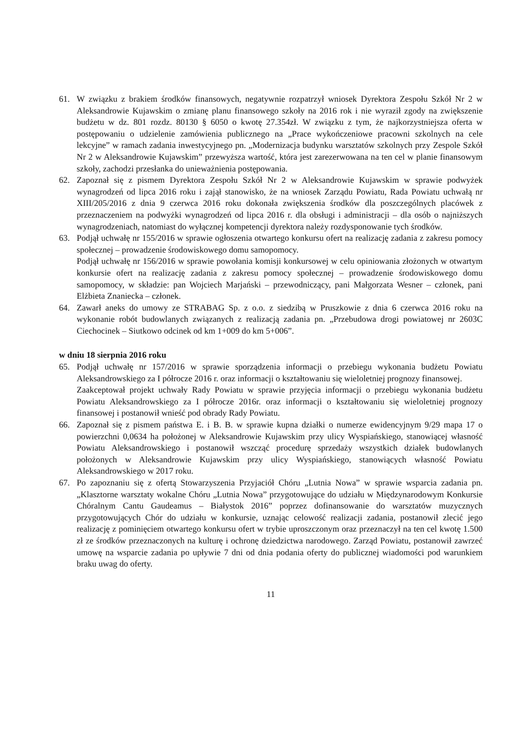61. W związku z brakiem środków finansowych, negatywnie rozpatrzył wniosek Dyrektora Zespołu Szkół Nr 2 w Aleksandrowie Kujawskim o zmianę planu finansowego szkoły na 2016 rok i nie wyraził zgody na zwiększenie budżetu w dz. 801 rozdz. 80130 § 6050 o kwotę 27.354zł. W związku z tym, że najkorzystniejsza oferta w postępowaniu o udzielenie zamówienia publicznego na „Prace wykończeniowe pracowni szkolnych na cele lekcyjne” w ramach zadania inwestycyjnego pn. „Modernizacja budynku warsztatów szkolnych przy Zespole Szkół Nr 2 w Aleksandrowie Kujawskim” przewyższa wartość, która jest zarezerwowana na ten cel w planie finansowym szkoły, zachodzi przesłanka do unieważnienia postępowania.
62. Zapoznał się z pismem Dyrektora Zespołu Szkół Nr 2 w Aleksandrowie Kujawskim w sprawie podwyżek wynagrodzeń od lipca 2016 roku i zajął stanowisko, że na wniosek Zarządu Powiatu, Rada Powiatu uchwałą nr XIII/205/2016 z dnia 9 czerwca 2016 roku dokonała zwiększenia środków dla poszczególnych placówek z przeznaczeniem na podwyżki wynagrodzeń od lipca 2016 r. dla obsługi i administracji – dla osób o najniższych wynagrodzeniach, natomiast do wyłącznej kompetencji dyrektora należy rozdysponowanie tych środków.
63. Podjął uchwałę nr 155/2016 w sprawie ogłoszenia otwartego konkursu ofert na realizację zadania z zakresu pomocy społecznej – prowadzenie środowiskowego domu samopomocy.
Podjął uchwałę nr 156/2016 w sprawie powołania komisji konkursowej w celu opiniowania złożonych w otwartym konkursie ofert na realizację zadania z zakresu pomocy społecznej – prowadzenie środowiskowego domu samopomocy, w składzie: pan Wojciech Marjański – przewodniczący, pani Małgorzata Wesner – członek, pani Elżbieta Znaniecka – członek.
64. Zawarł aneks do umowy ze STRABAG Sp. z o.o. z siedzibą w Pruszkowie z dnia 6 czerwca 2016 roku na wykonanie robót budowlanych związanych z realizacją zadania pn. „Przebudowa drogi powiatowej nr 2603C Ciechocinek – Siutkowo odcinek od km 1+009 do km 5+006”.
w dniu 18 sierpnia 2016 roku
65. Podjął uchwałę nr 157/2016 w sprawie sporządzenia informacji o przebiegu wykonania budżetu Powiatu Aleksandrowskiego za I półrocze 2016 r. oraz informacji o kształtowaniu się wieloletniej prognozy finansowej.
Zaakceptował projekt uchwały Rady Powiatu w sprawie przyjęcia informacji o przebiegu wykonania budżetu Powiatu Aleksandrowskiego za I półrocze 2016r. oraz informacji o kształtowaniu się wieloletniej prognozy finansowej i postanowił wnieść pod obrady Rady Powiatu.
66. Zapoznał się z pismem państwa E. i B. B. w sprawie kupna działki o numerze ewidencyjnym 9/29 mapa 17 o powierzchni 0,0634 ha położonej w Aleksandrowie Kujawskim przy ulicy Wyspiańskiego, stanowiącej własność Powiatu Aleksandrowskiego i postanowił wszcząć procedurę sprzedaży wszystkich działek budowlanych położonych w Aleksandrowie Kujawskim przy ulicy Wyspiańskiego, stanowiących własność Powiatu Aleksandrowskiego w 2017 roku.
67. Po zapoznaniu się z ofertą Stowarzyszenia Przyjaciół Chóru „Lutnia Nowa” w sprawie wsparcia zadania pn. „Klasztorne warsztaty wokalne Chóru „Lutnia Nowa” przygotowujące do udziału w Międzynarodowym Konkursie Chóralnym Cantu Gaudeamus – Białystok 2016” poprzez dofinansowanie do warsztatów muzycznych przygotowujących Chór do udziału w konkursie, uznając celowość realizacji zadania, postanowił zlecić jego realizację z pominięciem otwartego konkursu ofert w trybie uproszczonym oraz przeznaczył na ten cel kwotę 1.500 zł ze środków przeznaczonych na kulturę i ochronę dziedzictwa narodowego. Zarząd Powiatu, postanowił zawrzeć umowę na wsparcie zadania po upływie 7 dni od dnia podania oferty do publicznej wiadomości pod warunkiem braku uwag do oferty.
11